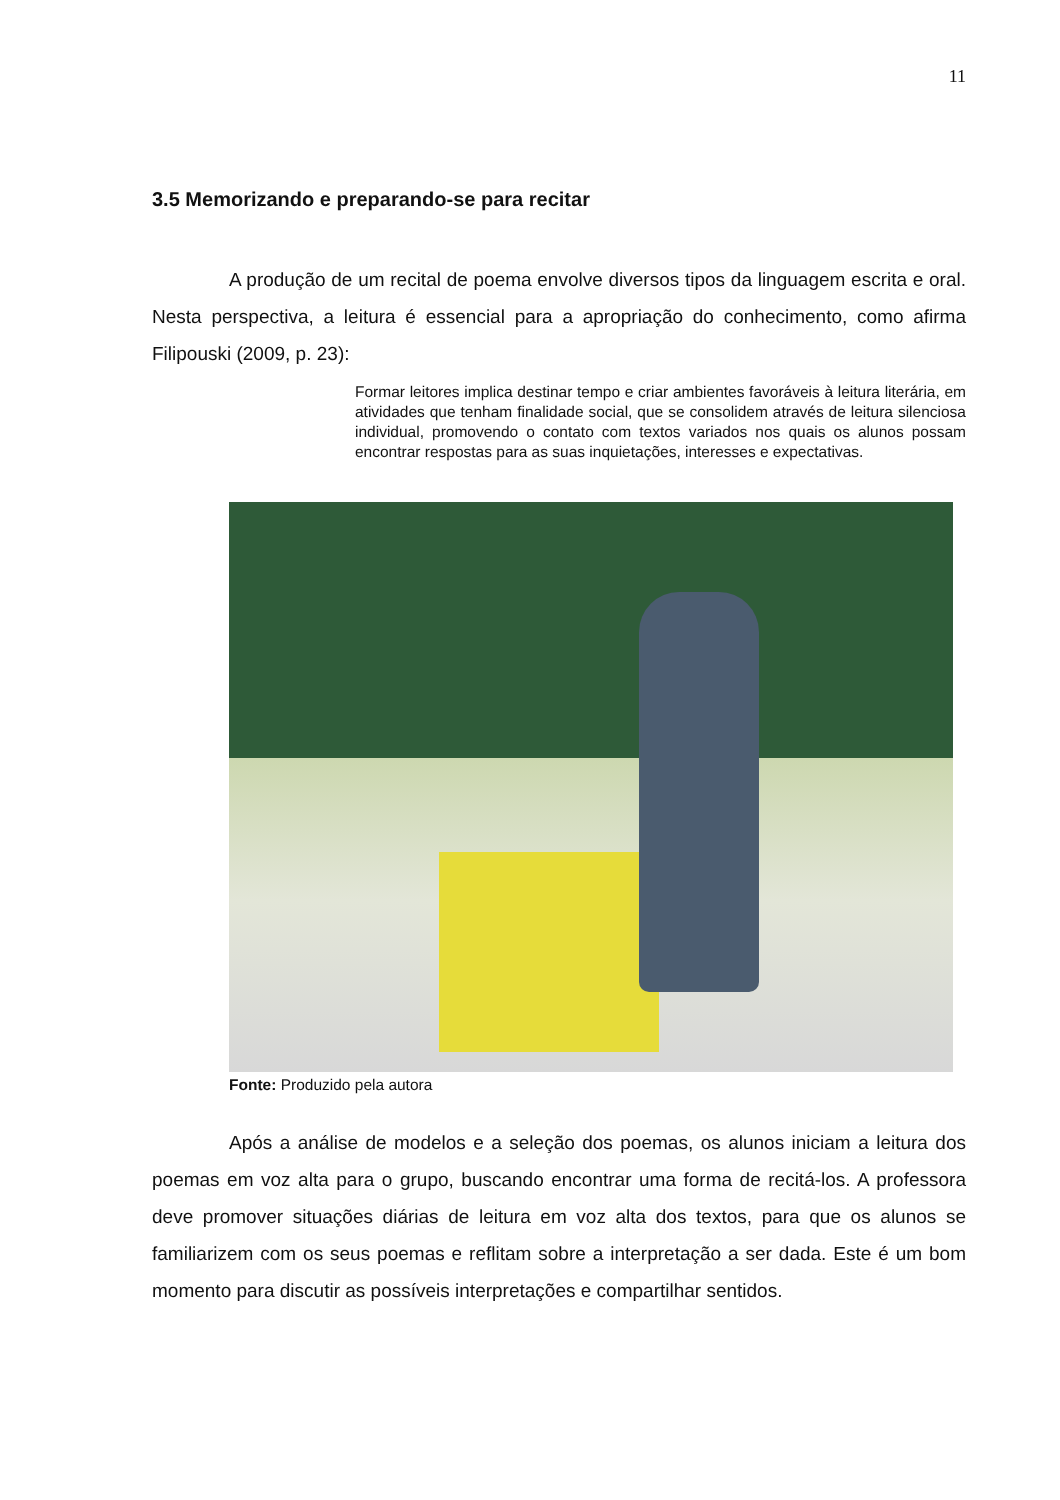11
3.5 Memorizando e preparando-se para recitar
A produção de um recital de poema envolve diversos tipos da linguagem escrita e oral. Nesta perspectiva, a leitura é essencial para a apropriação do conhecimento, como afirma Filipouski (2009, p. 23):
Formar leitores implica destinar tempo e criar ambientes favoráveis à leitura literária, em atividades que tenham finalidade social, que se consolidem através de leitura silenciosa individual, promovendo o contato com textos variados nos quais os alunos possam encontrar respostas para as suas inquietações, interesses e expectativas.
Fonte: Produzido pela autora
Após a análise de modelos e a seleção dos poemas, os alunos iniciam a leitura dos poemas em voz alta para o grupo, buscando encontrar uma forma de recitá-los. A professora deve promover situações diárias de leitura em voz alta dos textos, para que os alunos se familiarizem com os seus poemas e reflitam sobre a interpretação a ser dada. Este é um bom momento para discutir as possíveis interpretações e compartilhar sentidos.